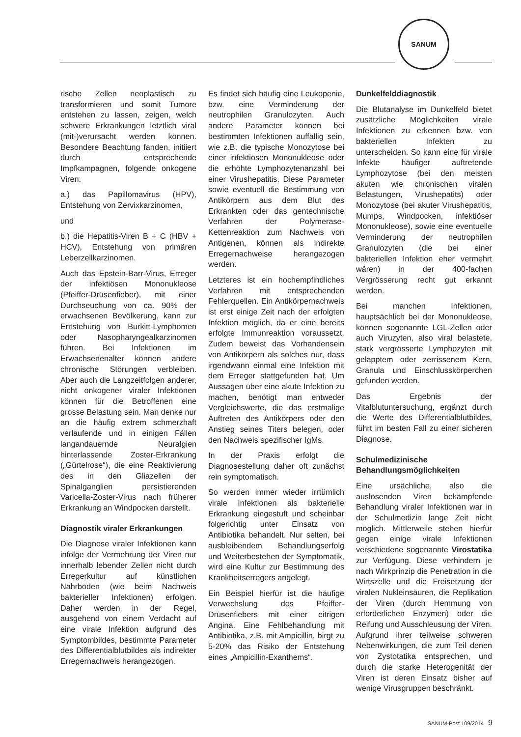SANUM
rische Zellen neoplastisch zu transformieren und somit Tumore entstehen zu lassen, zeigen, welch schwere Erkrankungen letztlich viral (mit-)verursacht werden können. Besondere Beachtung fanden, initiiert durch entsprechende Impfkampagnen, folgende onkogene Viren:
a.) das Papillomavirus (HPV), Entstehung von Zervixkarzinomen,
und
b.) die Hepatitis-Viren B + C (HBV + HCV), Entstehung von primären Leberzellkarzinomen.
Auch das Epstein-Barr-Virus, Erreger der infektiösen Mononukleose (Pfeiffer-Drüsenfieber), mit einer Durchseuchung von ca. 90% der erwachsenen Bevölkerung, kann zur Entstehung von Burkitt-Lymphomen oder Nasopharyngealkarzinomen führen. Bei Infektionen im Erwachsenenalter können andere chronische Störungen verbleiben. Aber auch die Langzeitfolgen anderer, nicht onkogener viraler Infektionen können für die Betroffenen eine grosse Belastung sein. Man denke nur an die häufig extrem schmerzhaft verlaufende und in einigen Fällen langandauernde Neuralgien hinterlassende Zoster-Erkrankung („Gürtelrose“), die eine Reaktivierung des in den Gliazellen der Spinalganglien persistierenden Varicella-Zoster-Virus nach früherer Erkrankung an Windpocken darstellt.
Diagnostik viraler Erkrankungen
Die Diagnose viraler Infektionen kann infolge der Vermehrung der Viren nur innerhalb lebender Zellen nicht durch Erregerkultur auf künstlichen Nährböden (wie beim Nachweis bakterieller Infektionen) erfolgen. Daher werden in der Regel, ausgehend von einem Verdacht auf eine virale Infektion aufgrund des Symptombildes, bestimmte Parameter des Differentialblutbildes als indirekter Erregernachweis herangezogen.
Es findet sich häufig eine Leukopenie, bzw. eine Verminderung der neutrophilen Granulozyten. Auch andere Parameter können bei bestimmten Infektionen auffällig sein, wie z.B. die typische Monozytose bei einer infektiösen Mononukleose oder die erhöhte Lymphozytenanzahl bei einer Virushepatitis. Diese Parameter sowie eventuell die Bestimmung von Antikörpern aus dem Blut des Erkrankten oder das gentechnische Verfahren der Polymerase-Kettenreaktion zum Nachweis von Antigenen, können als indirekte Erregernachweise herangezogen werden.
Letzteres ist ein hochempfindliches Verfahren mit entsprechenden Fehlerquellen. Ein Antikörpernachweis ist erst einige Zeit nach der erfolgten Infektion möglich, da er eine bereits erfolgte Immunreaktion voraussetzt. Zudem beweist das Vorhandensein von Antikörpern als solches nur, dass irgendwann einmal eine Infektion mit dem Erreger stattgefunden hat. Um Aussagen über eine akute Infektion zu machen, benötigt man entweder Vergleichswerte, die das erstmalige Auftreten des Antikörpers oder den Anstieg seines Titers belegen, oder den Nachweis spezifischer IgMs.
In der Praxis erfolgt die Diagnosestellung daher oft zunächst rein symptomatisch.
So werden immer wieder irrtümlich virale Infektionen als bakterielle Erkrankung eingestuft und scheinbar folgerichtig unter Einsatz von Antibiotika behandelt. Nur selten, bei ausbleibendem Behandlungserfolg und Weiterbestehen der Symptomatik, wird eine Kultur zur Bestimmung des Krankheitserregers angelegt.
Ein Beispiel hierfür ist die häufige Verwechslung des Pfeiffer-Drüsenfiebers mit einer eitrigen Angina. Eine Fehlbehandlung mit Antibiotika, z.B. mit Ampicillin, birgt zu 5-20% das Risiko der Entstehung eines „Ampicillin-Exanthems“.
Dunkelfelddiagnostik
Die Blutanalyse im Dunkelfeld bietet zusätzliche Möglichkeiten virale Infektionen zu erkennen bzw. von bakteriellen Infekten zu unterscheiden. So kann eine für virale Infekte häufiger auftretende Lymphozytose (bei den meisten akuten wie chronischen viralen Belastungen, Virushepatits) oder Monozytose (bei akuter Virushepatitis, Mumps, Windpocken, infektiöser Mononukleose), sowie eine eventuelle Verminderung der neutrophilen Granulozyten (die bei einer bakteriellen Infektion eher vermehrt wären) in der 400-fachen Vergrösserung recht gut erkannt werden.
Bei manchen Infektionen, hauptsächlich bei der Mononukleose, können sogenannte LGL-Zellen oder auch Viruzyten, also viral belastete, stark vergrösserte Lymphozyten mit gelapptem oder zerrissenem Kern, Granula und Einschlusskörperchen gefunden werden.
Das Ergebnis der Vitalblutuntersuchung, ergänzt durch die Werte des Differentialblutbildes, führt im besten Fall zu einer sicheren Diagnose.
Schulmedizinische Behandlungsmöglichkeiten
Eine ursächliche, also die auslösenden Viren bekämpfende Behandlung viraler Infektionen war in der Schulmedizin lange Zeit nicht möglich. Mittlerweile stehen hierfür gegen einige virale Infektionen verschiedene sogenannte Virostatika zur Verfügung. Diese verhindern je nach Wirkprinzip die Penetration in die Wirtszelle und die Freisetzung der viralen Nukleinsäuren, die Replikation der Viren (durch Hemmung von erforderlichen Enzymen) oder die Reifung und Ausschleusung der Viren. Aufgrund ihrer teilweise schweren Nebenwirkungen, die zum Teil denen von Zystotatika entsprechen, und durch die starke Heterogenität der Viren ist deren Einsatz bisher auf wenige Virusgruppen beschränkt.
SANUM-Post 109/2014 9